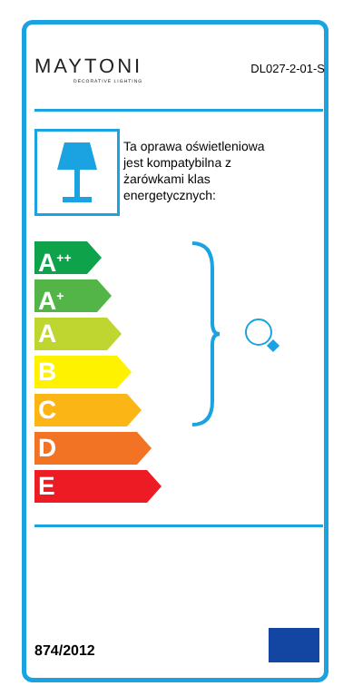MAYTONI
DECORATIVE LIGHTING
DL027-2-01-S
Ta oprawa oświetleniowa
jest kompatybilna z
żarówkami klas
energetycznych:
A<sup>++</sup>
A<sup>+</sup>
A
B
C
D
E
874/2012